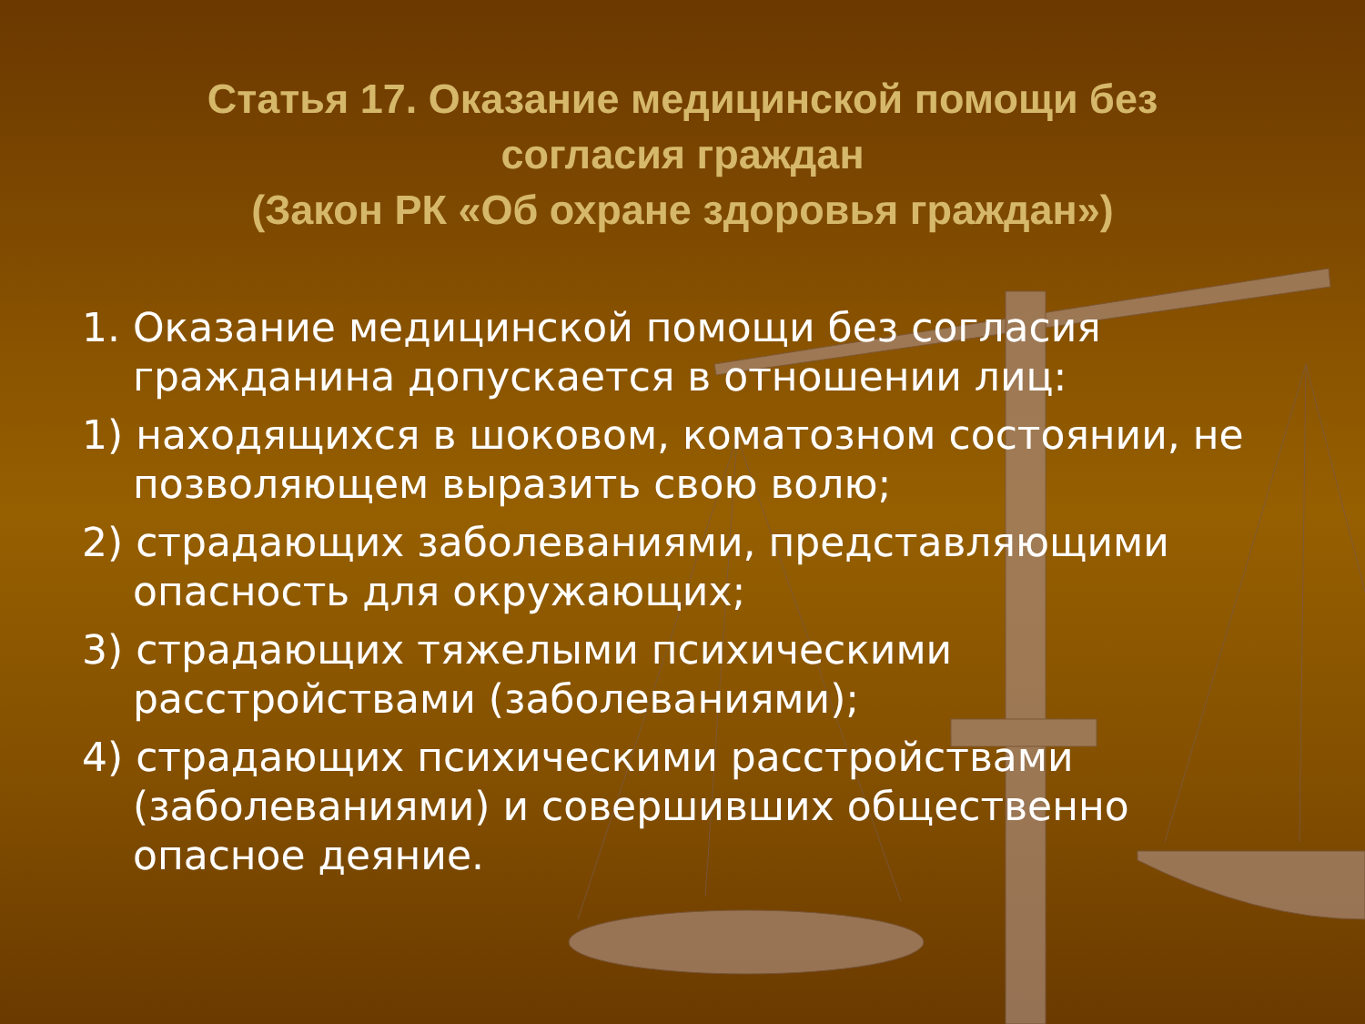Статья 17. Оказание медицинской помощи без согласия граждан
(Закон РК «Об охране здоровья граждан»)
1. Оказание медицинской помощи без согласия гражданина допускается в отношении лиц:
1) находящихся в шоковом, коматозном состоянии, не позволяющем выразить свою волю;
2) страдающих заболеваниями, представляющими опасность для окружающих;
3) страдающих тяжелыми психическими расстройствами (заболеваниями);
4) страдающих психическими расстройствами (заболеваниями) и совершивших общественно опасное деяние.